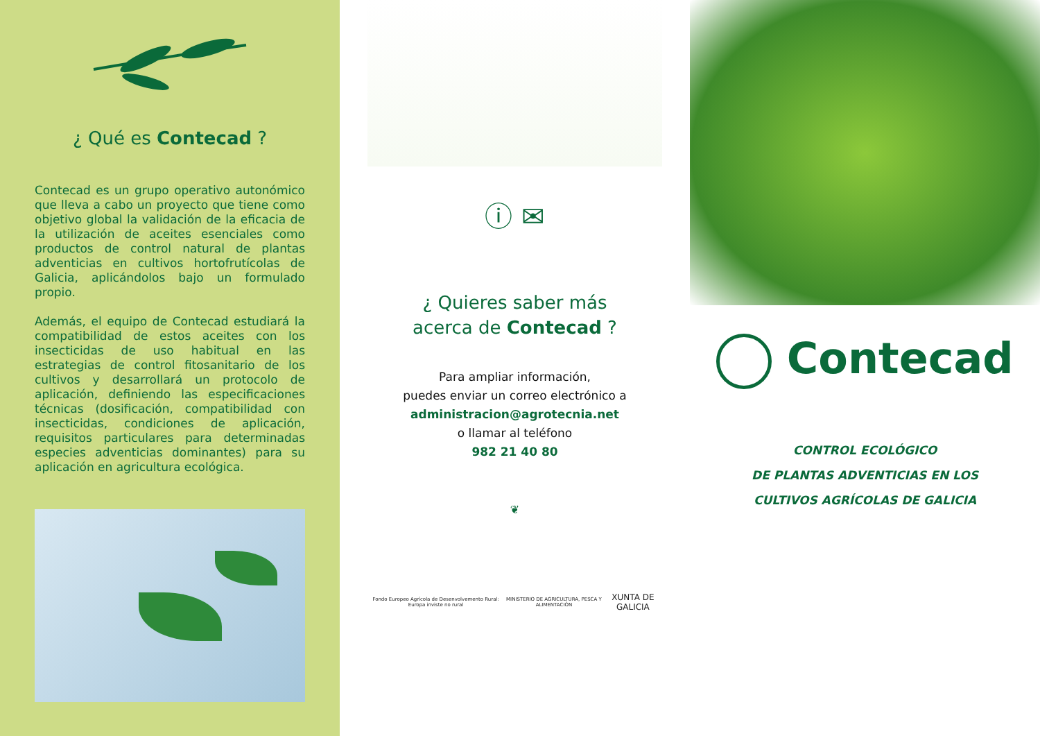¿ Qué es Contecad ?
Contecad es un grupo operativo autonómico que lleva a cabo un proyecto que tiene como objetivo global la validación de la eficacia de la utilización de aceites esenciales como productos de control natural de plantas adventicias en cultivos hortofrutícolas de Galicia, aplicándolos bajo un formulado propio.
Además, el equipo de Contecad estudiará la compatibilidad de estos aceites con los insecticidas de uso habitual en las estrategias de control fitosanitario de los cultivos y desarrollará un protocolo de aplicación, definiendo las especificaciones técnicas (dosificación, compatibilidad con insecticidas, condiciones de aplicación, requisitos particulares para determinadas especies adventicias dominantes) para su aplicación en agricultura ecológica.
ⓘ ✉
¿ Quieres saber más
acerca de Contecad ?
Para ampliar información,
puedes enviar un correo electrónico a
administracion@agrotecnia.net
o llamar al teléfono
982 21 40 80
❦
Fondo Europeo Agrícola de Desenvolvemento Rural: Europa inviste no rural MINISTERIO DE AGRICULTURA, PESCA Y ALIMENTACIÓN XUNTA DE GALICIA
Contecad
CONTROL ECOLÓGICO
DE PLANTAS ADVENTICIAS EN LOS
CULTIVOS AGRÍCOLAS DE GALICIA